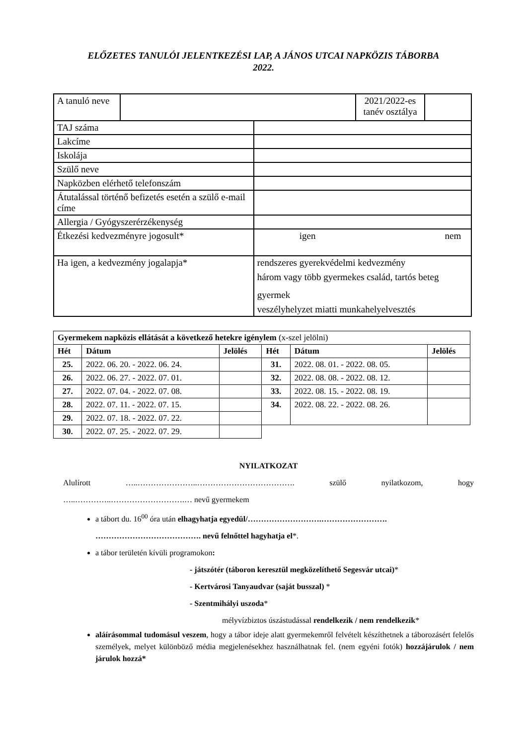ELŐZETES TANULÓI JELENTKEZÉSI LAP, A JÁNOS UTCAI NAPKÖZIS TÁBORBA
2022.
| A tanuló neve | | | 2021/2022-es tanév osztálya | |
| TAJ száma | | | | |
| Lakcíme | | | | |
| Iskolája | | | | |
| Szülő neve | | | | |
| Napközben elérhető telefonszám | | | | |
| Átutalással történő befizetés esetén a szülő e-mail címe | | | | |
| Allergia / Gyógyszerérzékenység | | | | |
| Étkezési kedvezményre jogosult* | | igen nem | | |
| Ha igen, a kedvezmény jogalapja* | | rendszeres gyerekvédelmi kedvezmény három vagy több gyermekes család, tartós beteg gyermek veszélyhelyzet miatti munkahelyelvesztés | | |
| Gyermekem napközis ellátását a következő hetekre igénylem (x-szel jelölni) | | | | | |
| Hét | Dátum | Jelölés | Hét | Dátum | Jelölés |
| 25. | 2022. 06. 20. - 2022. 06. 24. | | 31. | 2022. 08. 01. - 2022. 08. 05. | |
| 26. | 2022. 06. 27. - 2022. 07. 01. | | 32. | 2022. 08. 08. - 2022. 08. 12. | |
| 27. | 2022. 07. 04. - 2022. 07. 08. | | 33. | 2022. 08. 15. - 2022. 08. 19. | |
| 28. | 2022. 07. 11. - 2022. 07. 15. | | 34. | 2022. 08. 22. - 2022. 08. 26. | |
| 29. | 2022. 07. 18. - 2022. 07. 22. | | | | |
| 30. | 2022. 07. 25. - 2022. 07. 29. | | | | |
NYILATKOZAT
Alulírott …..…………………..………………………………. szülő nyilatkozom, hogy
…..…………..……………………….… nevű gyermekem
a tábort du. 16<sup>00</sup> óra után elhagyhatja egyedül/……………………….…………………….
…………………………………. nevű felnőttel hagyhatja el*.
a tábor területén kívüli programokon:
- játszótér (táboron keresztül megközelíthető Segesvár utcai)*
- Kertvárosi Tanyaudvar (saját busszal) *
- Szentmihályi uszoda*
mélyvízbiztos úszástudással rendelkezik / nem rendelkezik*
aláírásommal tudomásul veszem, hogy a tábor ideje alatt gyermekemről felvételt készíthetnek a táborozásért felelős személyek, melyet különböző média megjelenésekhez használhatnak fel. (nem egyéni fotók) hozzájárulok / nem járulok hozzá*